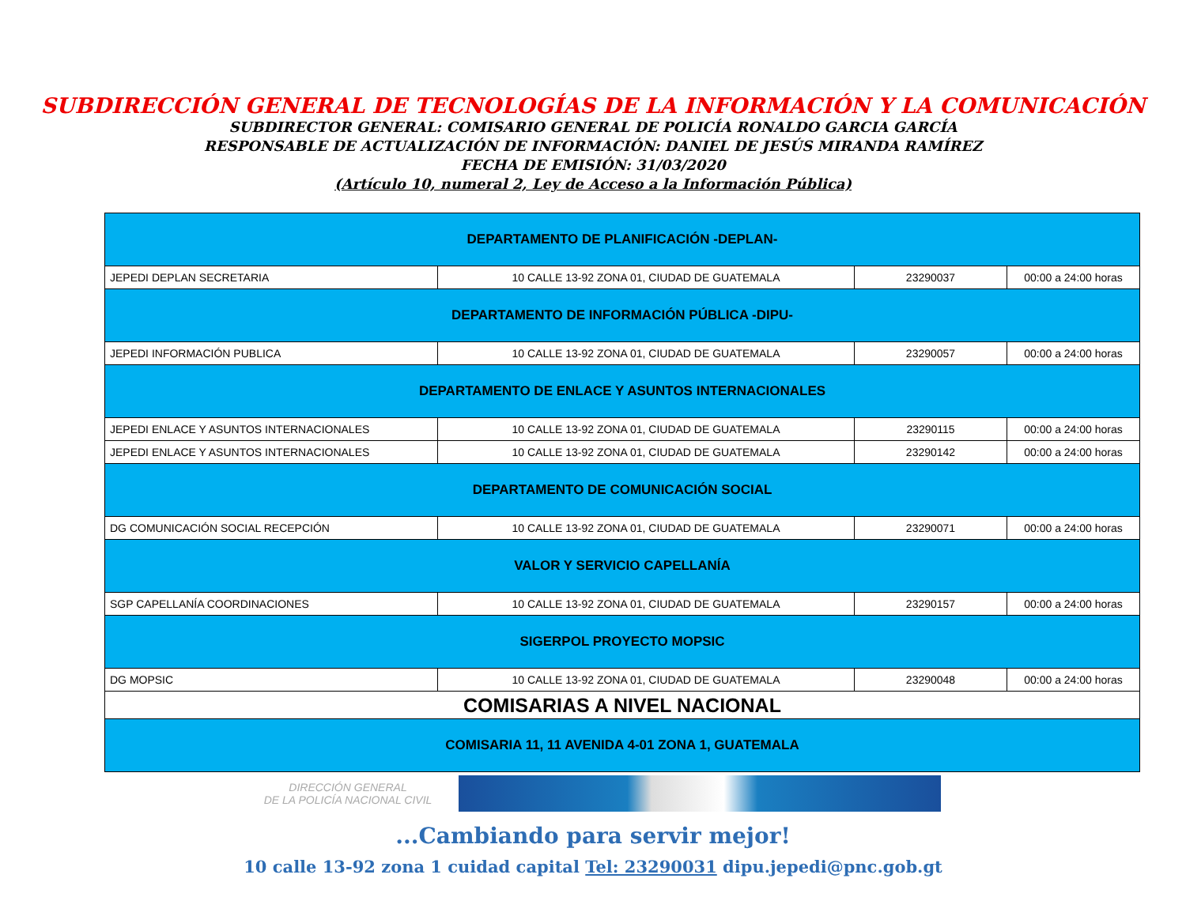SUBDIRECCIÓN GENERAL DE TECNOLOGÍAS DE LA INFORMACIÓN Y LA COMUNICACIÓN
SUBDIRECTOR GENERAL: COMISARIO GENERAL DE POLICÍA RONALDO GARCIA GARCÍA
RESPONSABLE DE ACTUALIZACIÓN DE INFORMACIÓN: DANIEL DE JESÚS MIRANDA RAMÍREZ
FECHA DE EMISIÓN: 31/03/2020
(Artículo 10, numeral 2, Ley de Acceso a la Información Pública)
| DEPARTAMENTO DE PLANIFICACIÓN -DEPLAN- | | | |
| JEPEDI DEPLAN SECRETARIA | 10 CALLE 13-92 ZONA 01, CIUDAD DE GUATEMALA | 23290037 | 00:00 a 24:00 horas |
| DEPARTAMENTO DE INFORMACIÓN PÚBLICA -DIPU- | | | |
| JEPEDI INFORMACIÓN PUBLICA | 10 CALLE 13-92 ZONA 01, CIUDAD DE GUATEMALA | 23290057 | 00:00 a 24:00 horas |
| DEPARTAMENTO DE ENLACE Y ASUNTOS INTERNACIONALES | | | |
| JEPEDI ENLACE Y ASUNTOS INTERNACIONALES | 10 CALLE 13-92 ZONA 01, CIUDAD DE GUATEMALA | 23290115 | 00:00 a 24:00 horas |
| JEPEDI ENLACE Y ASUNTOS INTERNACIONALES | 10 CALLE 13-92 ZONA 01, CIUDAD DE GUATEMALA | 23290142 | 00:00 a 24:00 horas |
| DEPARTAMENTO DE COMUNICACIÓN SOCIAL | | | |
| DG COMUNICACIÓN SOCIAL RECEPCIÓN | 10 CALLE 13-92 ZONA 01, CIUDAD DE GUATEMALA | 23290071 | 00:00 a 24:00 horas |
| VALOR Y SERVICIO CAPELLANÍA | | | |
| SGP CAPELLANÍA COORDINACIONES | 10 CALLE 13-92 ZONA 01, CIUDAD DE GUATEMALA | 23290157 | 00:00 a 24:00 horas |
| SIGERPOL PROYECTO MOPSIC | | | |
| DG MOPSIC | 10 CALLE 13-92 ZONA 01, CIUDAD DE GUATEMALA | 23290048 | 00:00 a 24:00 horas |
| COMISARIAS A NIVEL NACIONAL | | | |
| COMISARIA 11, 11 AVENIDA 4-01 ZONA 1, GUATEMALA | | | |
DIRECCIÓN GENERAL
DE LA POLICÍA NACIONAL CIVIL
...Cambiando para servir mejor!
10 calle 13-92 zona 1 cuidad capital Tel: 23290031 dipu.jepedi@pnc.gob.gt